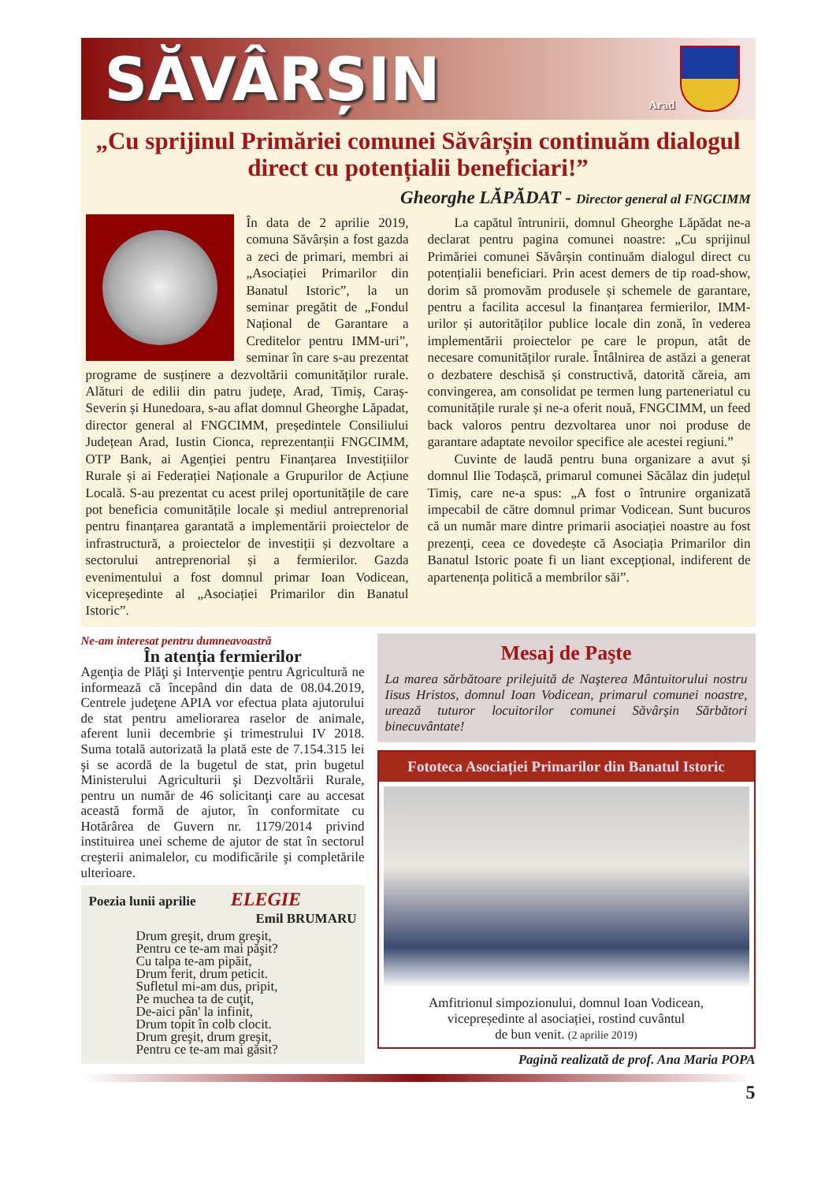SĂVÂRȘIN
Arad
„Cu sprijinul Primăriei comunei Săvârșin continuăm dialogul direct cu potențialii beneficiari!”
Gheorghe LĂPĂDAT - Director general al FNGCIMM
În data de 2 aprilie 2019, comuna Săvârșin a fost gazda a zeci de primari, membri ai „Asociației Primarilor din Banatul Istoric”, la un seminar pregătit de „Fondul Național de Garantare a Creditelor pentru IMM-uri”, seminar în care s-au prezentat programe de susținere a dezvoltării comunităților rurale. Alături de edilii din patru județe, Arad, Timiș, Caraș-Severin și Hunedoara, s-au aflat domnul Gheorghe Lăpadat, director general al FNGCIMM, președintele Consiliului Județean Arad, Iustin Cionca, reprezentanții FNGCIMM, OTP Bank, ai Agenției pentru Finanțarea Investițiilor Rurale și ai Federației Naționale a Grupurilor de Acțiune Locală. S-au prezentat cu acest prilej oportunitățile de care pot beneficia comunitățile locale și mediul antreprenorial pentru finanțarea garantată a implementării proiectelor de infrastructură, a proiectelor de investiții și dezvoltare a sectorului antreprenorial și a fermierilor. Gazda evenimentului a fost domnul primar Ioan Vodicean, vicepreședinte al „Asociației Primarilor din Banatul Istoric”.
La capătul întrunirii, domnul Gheorghe Lăpădat ne-a declarat pentru pagina comunei noastre: „Cu sprijinul Primăriei comunei Săvârșin continuăm dialogul direct cu potențialii beneficiari. Prin acest demers de tip road-show, dorim să promovăm produsele și schemele de garantare, pentru a facilita accesul la finanțarea fermierilor, IMM-urilor și autorităților publice locale din zonă, în vederea implementării proiectelor pe care le propun, atât de necesare comunităților rurale. Întâlnirea de astăzi a generat o dezbatere deschisă și constructivă, datorită căreia, am convingerea, am consolidat pe termen lung parteneriatul cu comunitățile rurale și ne-a oferit nouă, FNGCIMM, un feed back valoros pentru dezvoltarea unor noi produse de garantare adaptate nevoilor specifice ale acestei regiuni.”
Cuvinte de laudă pentru buna organizare a avut și domnul Ilie Todașcă, primarul comunei Săcălaz din județul Timiș, care ne-a spus: „A fost o întrunire organizată impecabil de către domnul primar Vodicean. Sunt bucuros că un număr mare dintre primarii asociației noastre au fost prezenți, ceea ce dovedește că Asociația Primarilor din Banatul Istoric poate fi un liant excepțional, indiferent de apartenența politică a membrilor săi”.
Ne-am interesat pentru dumneavoastră
În atenția fermierilor
Agenţia de Plăţi şi Intervenţie pentru Agricultură ne informează că începând din data de 08.04.2019, Centrele judeţene APIA vor efectua plata ajutorului de stat pentru ameliorarea raselor de animale, aferent lunii decembrie şi trimestrului IV 2018. Suma totală autorizată la plată este de 7.154.315 lei şi se acordă de la bugetul de stat, prin bugetul Ministerului Agriculturii şi Dezvoltării Rurale, pentru un număr de 46 solicitanţi care au accesat această formă de ajutor, în conformitate cu Hotărârea de Guvern nr. 1179/2014 privind instituirea unei scheme de ajutor de stat în sectorul creşterii animalelor, cu modificările şi completările ulterioare.
Poezia lunii aprilie ELEGIE
Emil BRUMARU
Drum greşit, drum greşit,
Pentru ce te-am mai păşit?
Cu talpa te-am pipăit,
Drum ferit, drum peticit.
Sufletul mi-am dus, pripit,
Pe muchea ta de cuţit,
De-aici pân' la infinit,
Drum topit în colb clocit.
Drum greşit, drum greşit,
Pentru ce te-am mai găsit?
Mesaj de Paşte
La marea sărbătoare prilejuită de Naşterea Mântuitorului nostru Iisus Hristos, domnul Ioan Vodicean, primarul comunei noastre, urează tuturor locuitorilor comunei Săvârșin Sărbători binecuvântate!
Fototeca Asociației Primarilor din Banatul Istoric
Amfitrionul simpozionului, domnul Ioan Vodicean,
vicepreședinte al asociației, rostind cuvântul
de bun venit. (2 aprilie 2019)
Pagină realizată de prof. Ana Maria POPA
5